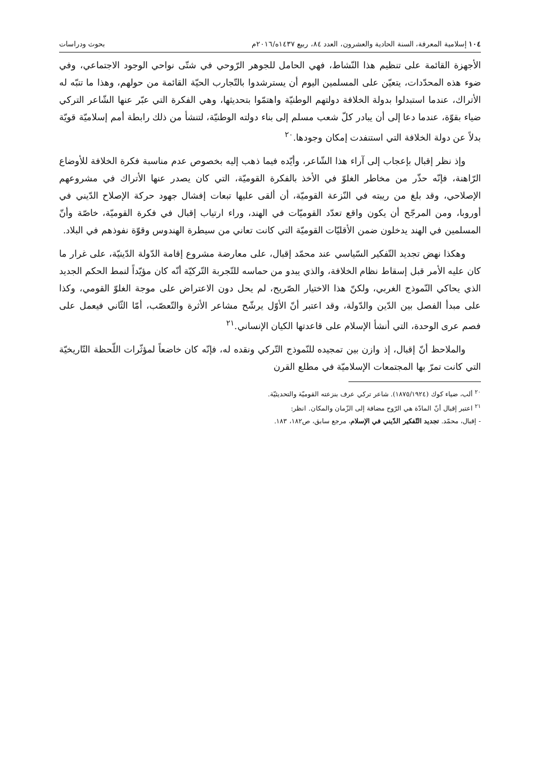١٠٤ إسلامية المعرفة، السنة الحادية والعشرون، العدد ٨٤، ربيع ١٤٣٧ه/٢٠١٦م بحوث ودراسات
الأجهزة القائمة على تنظيم هذا النّشاط، فهي الحامل للجوهر الرّوحي في شتّى نواحي الوجود الاجتماعي، وفي ضوء هذه المحدّدات، يتعيّن على المسلمين اليوم أن يسترشدوا بالتّجارب الحيّة القائمة من حولهم، وهذا ما تنبّه له الأتراك، عندما استبدلوا بدولة الخلافة دولتهم الوطنيّة واهتمّوا بتحديثها، وهي الفكرة التي عبّر عنها الشّاعر التركي ضياء بقوّة، عندما دعا إلى أن يبادر كلّ شعب مسلم إلى بناء دولته الوطنيّة، لتنشأ من ذلك رابطة أمم إسلاميّة قويّة بدلاً عن دولة الخلافة التي استنفدت إمكان وجودها.<sup>٢٠</sup>
وإذ نظر إقبال بإعجاب إلى آراء هذا الشّاعر، وأيّده فيما ذهب إليه بخصوص عدم مناسبة فكرة الخلافة للأوضاع الرّاهنة، فإنّه حذّر من مخاطر الغلوّ في الأخذ بالفكرة القوميّة، التي كان يصدر عنها الأتراك في مشروعهم الإصلاحي، وقد بلغ من ريبته في النّزعة القوميّة، أن ألقى عليها تبعات إفشال جهود حركة الإصلاح الدّيني في أوروبا، ومن المرجّح أن يكون واقع تعدّد القوميّات في الهند، وراء ارتياب إقبال في فكرة القوميّة، خاصّة وأنّ المسلمين في الهند يدخلون ضمن الأقليّات القوميّة التي كانت تعاني من سيطرة الهندوس وقوّة نفوذهم في البلاد.
وهكذا نهض تجديد التّفكير السّياسي عند محمّد إقبال، على معارضة مشروع إقامة الدّولة الدّينيّة، على غرار ما كان عليه الأمر قبل إسقاط نظام الخلافة، والذي يبدو من حماسه للتّجربة التّركيّة أنّه كان مؤيّداً لنمط الحكم الجديد الذي يحاكي النّموذج الغربي، ولكنّ هذا الاختيار الصّريح، لم يحل دون الاعتراض على موجة الغلوّ القومي، وكذا على مبدأ الفصل بين الدّين والدّولة، وقد اعتبر أنّ الأوّل يرشّح مشاعر الأثرة والتّعصّب، أمّا الثّاني فيعمل على فصم عرى الوحدة، التي أنشأ الإسلام على قاعدتها الكيان الإنساني.<sup>٢١</sup>
والملاحظ أنّ إقبال، إذ وازن بين تمجيده للنّموذج التّركي ونقده له، فإنّه كان خاضعاً لمؤثّرات اللّحظة التّاريخيّة التي كانت تمرّ بها المجتمعات الإسلاميّة في مطلع القرن
<sup>٢٠</sup> ألب، ضياء كوك (١٨٧٥/١٩٢٤). شاعر تركي عرف بنزعته القوميّة والتحديثيّة.
<sup>٢١</sup> اعتبر إقبال أنّ المادّة هي الرّوح مضافة إلى الزّمان والمكان. انظر:
- إقبال، محمّد. تجديد التّفكير الدّيني في الإسلام، مرجع سابق، ص١٨٢، ١٨٣.